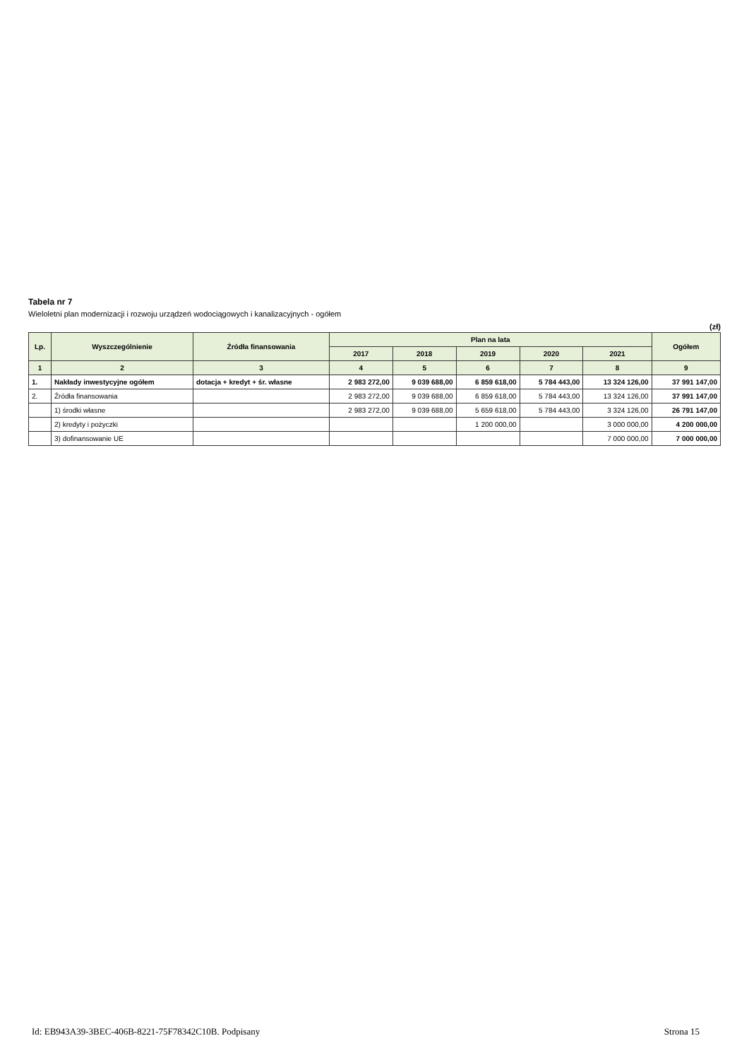Tabela nr 7
Wieloletni plan modernizacji i rozwoju urządzeń wodociągowych i kanalizacyjnych - ogółem
(zł)
| Lp. | Wyszczególnienie | Źródła finansowania | Plan na lata | | | | | Ogółem |
| --- | --- | --- | --- | --- | --- | --- | --- | --- |
| | | | 2017 | 2018 | 2019 | 2020 | 2021 | |
| 1 | 2 | 3 | 4 | 5 | 6 | 7 | 8 | 9 |
| 1. | Nakłady inwestycyjne ogółem | dotacja + kredyt + śr. własne | 2 983 272,00 | 9 039 688,00 | 6 859 618,00 | 5 784 443,00 | 13 324 126,00 | 37 991 147,00 |
| 2. | Źródła finansowania | | 2 983 272,00 | 9 039 688,00 | 6 859 618,00 | 5 784 443,00 | 13 324 126,00 | 37 991 147,00 |
| | 1) środki własne | | 2 983 272,00 | 9 039 688,00 | 5 659 618,00 | 5 784 443,00 | 3 324 126,00 | 26 791 147,00 |
| | 2) kredyty i pożyczki | | | | 1 200 000,00 | | 3 000 000,00 | 4 200 000,00 |
| | 3) dofinansowanie UE | | | | | | 7 000 000,00 | 7 000 000,00 |
Id: EB943A39-3BEC-406B-8221-75F78342C10B. Podpisany Strona 15